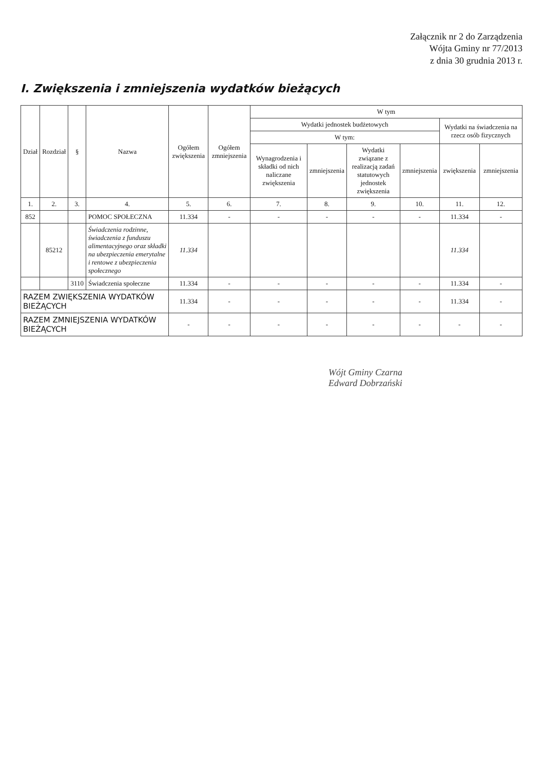Załącznik nr 2 do Zarządzenia
Wójta Gminy nr 77/2013
z dnia 30 grudnia 2013 r.
I. Zwiększenia i zmniejszenia wydatków bieżących
| Dział | Rozdział | § | Nazwa | Ogółem zwiększenia | Ogółem zmniejszenia | W tym | | | | | |
| --- | --- | --- | --- | --- | --- | --- | --- | --- | --- | --- | --- |
| | | | | | | Wydatki jednostek budżetowych | | | | Wydatki na świadczenia na rzecz osób fizycznych | |
| | | | | | | W tym: | | | | | |
| | | | | | | Wynagrodzenia i składki od nich naliczane zwiększenia | zmniejszenia | Wydatki związane z realizacją zadań statutowych jednostek zwiększenia | zmniejszenia | zwiększenia | zmniejszenia |
| 1. | 2. | 3. | 4. | 5. | 6. | 7. | 8. | 9. | 10. | 11. | 12. |
| 852 | | | POMOC SPOŁECZNA | 11.334 | - | - | - | - | - | 11.334 | - |
| | 85212 | | Świadczenia rodzinne, świadczenia z funduszu alimentacyjnego oraz składki na ubezpieczenia emerytalne i rentowe z ubezpieczenia społecznego | 11.334 | | | | | | 11.334 | |
| | | 3110 | Świadczenia społeczne | 11.334 | - | - | - | - | - | 11.334 | - |
| RAZEM ZWIĘKSZENIA WYDATKÓW BIEŻĄCYCH | | | | 11.334 | - | - | - | - | - | 11.334 | - |
| RAZEM ZMNIEJSZENIA WYDATKÓW BIEŻĄCYCH | | | | - | - | - | - | - | - | - | - |
Wójt Gminy Czarna
Edward Dobrzański